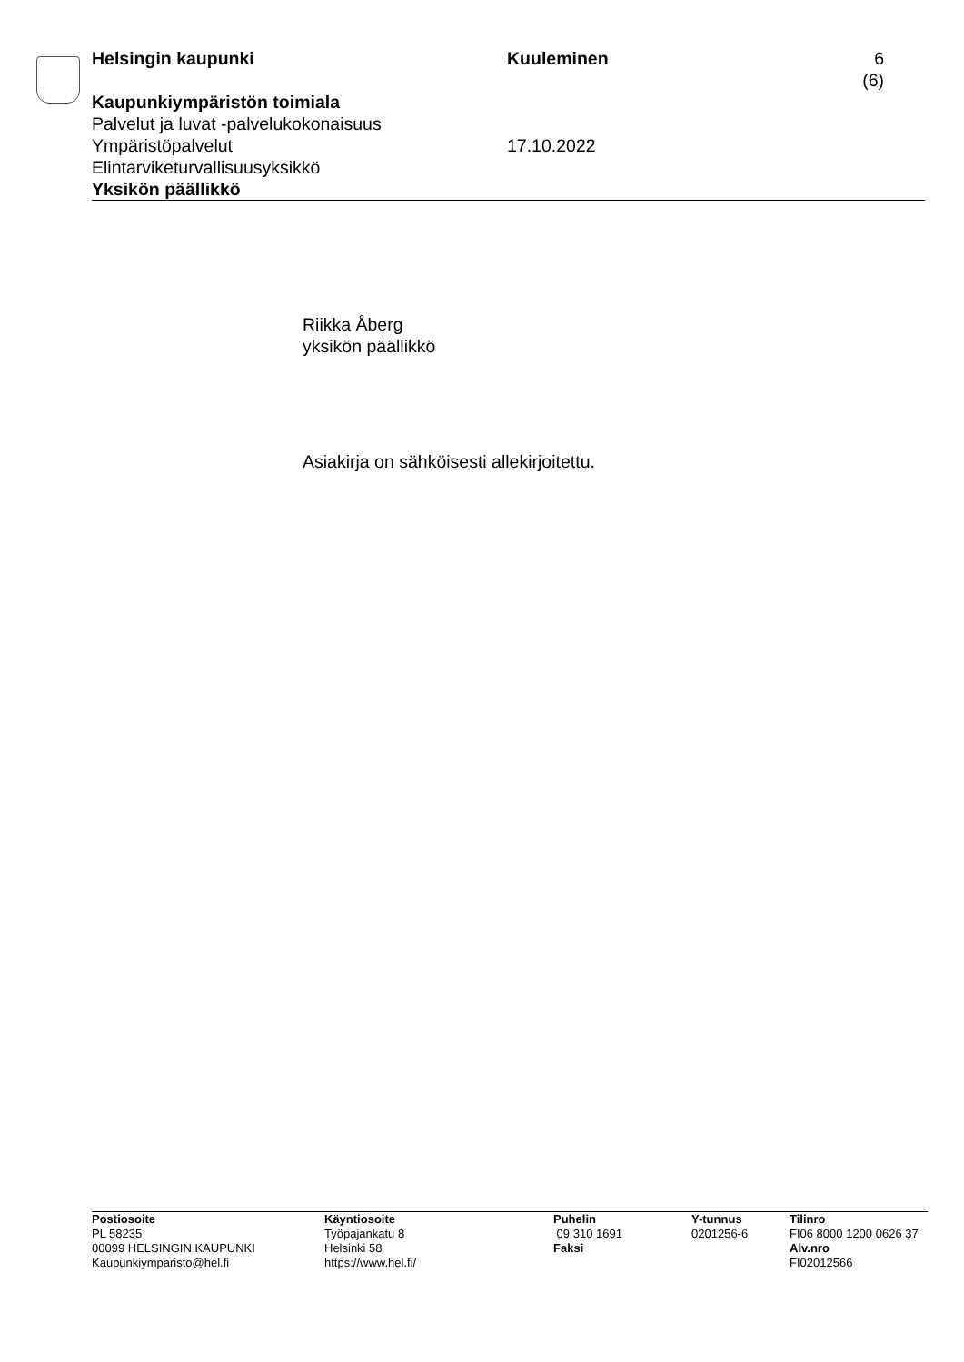Helsingin kaupunki Kuuleminen 6 (6)
Kaupunkiympäristön toimiala
Palvelut ja luvat -palvelukokonaisuus
Ympäristöpalvelut 17.10.2022
Elintarviketurvallisuusyksikkö
Yksikön päällikkö
Riikka Åberg
yksikön päällikkö
Asiakirja on sähköisesti allekirjoitettu.
Postiosoite
PL 58235
00099 HELSINGIN KAUPUNKI
Kaupunkiymparisto@hel.fi
Käyntiosoite
Työpajankatu 8
Helsinki 58
https://www.hel.fi/
Puhelin
09 310 1691
Faksi
Y-tunnus
0201256-6
Tilinro
FI06 8000 1200 0626 37
Alv.nro
FI02012566